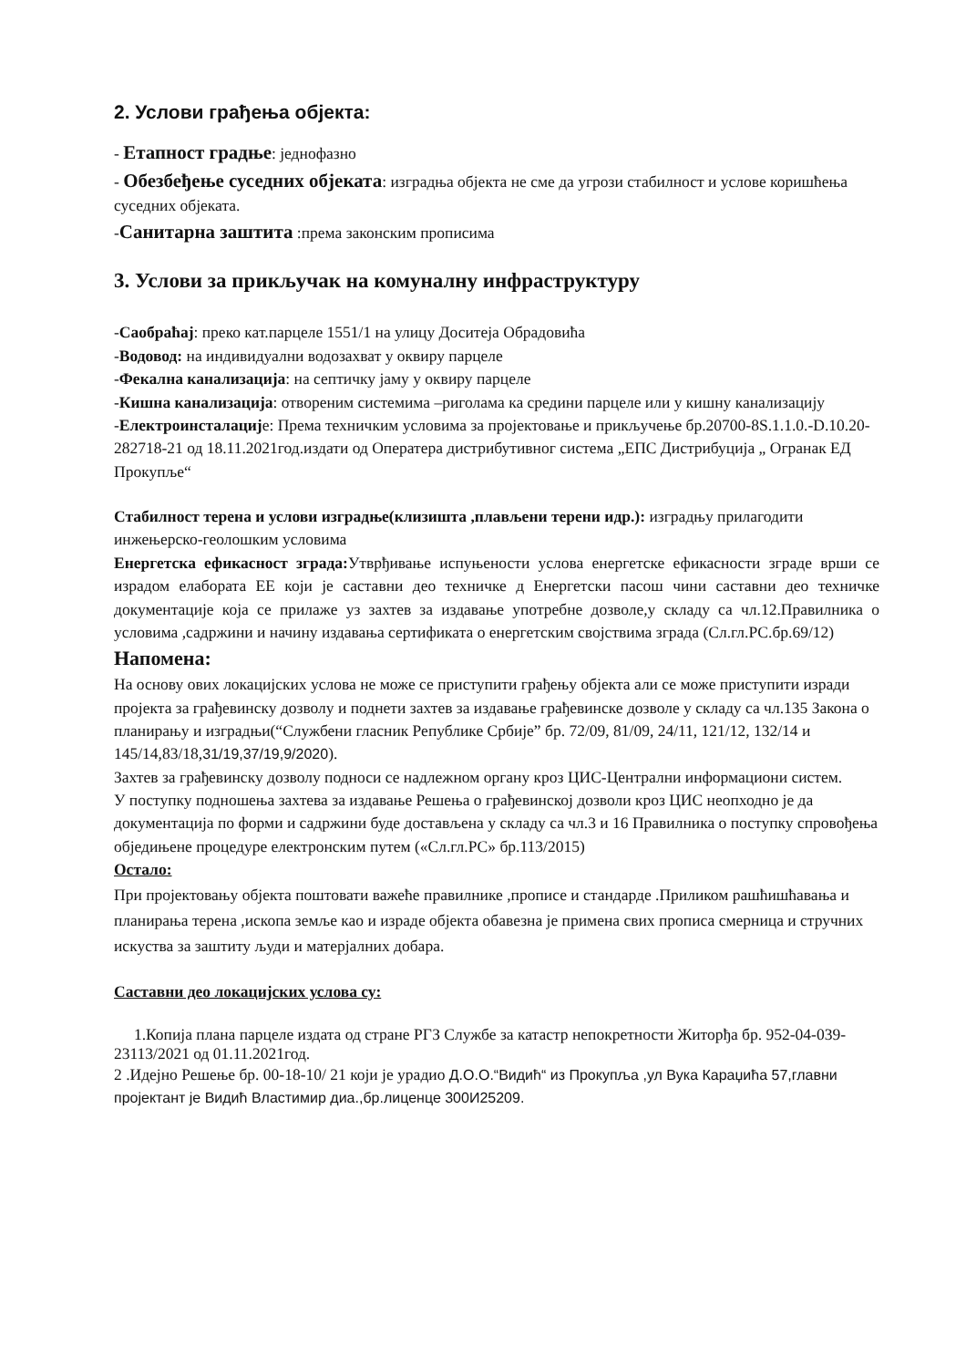2. Услови грађења објекта:
- Етапност градње: једнофазно
- Обезбеђење суседних објеката: изградња објекта не сме да угрози стабилност и услове коришћења суседних објеката.
-Санитарна заштита :према законским прописима
3. Услови за прикључак на комуналну инфраструктуру
-Саобраћај: преко кат.парцеле 1551/1 на улицу Доситеја Обрадовића
-Водовод: на индивидуални водозахват у оквиру парцеле
-Фекална канализација: на септичку јаму у оквиру парцеле
-Кишна канализација: отвореним системима –риголама ка средини парцеле или у кишну канализацију
-Електроинсталације: Према техничким условима за пројектовање и прикључење бр.20700-8S.1.1.0.-D.10.20-282718-21 од 18.11.2021год.издати од Оператера дистрибутивног система „ЕПС Дистрибуција „ Огранак ЕД Прокупље“
Стабилност терена и услови изградње(клизишта ,плављени терени идр.): изградњу прилагодити инжењерско-геолошким условима
Енергетска ефикасност зграда: Утврђивање испуњености услова енергетске ефикасности зграде врши се израдом елабората ЕЕ који је саставни део техничке д Енергетски пасош чини саставни део техничке документације која се прилаже уз захтев за издавање употребне дозволе,у складу са чл.12.Правилника о условима ,садржини и начину издавања сертификата о енергетским својствима зграда (Сл.гл.РС.бр.69/12)
Напомена:
На основу ових локацијских услова не може се приступити грађењу објекта али се може приступити изради пројекта за грађевинску дозволу и поднети захтев за издавање грађевинске дозволе у складу са чл.135 Закона о планирању и изградњи(“Службени гласник Републике Србије” бр. 72/09, 81/09, 24/11, 121/12, 132/14 и 145/14,83/18,31/19,37/19,9/2020).
Захтев за грађевинску дозволу подноси се надлежном органу кроз ЦИС-Централни информациони систем.
У поступку подношења захтева за издавање Решења о грађевинској дозволи кроз ЦИС неопходно је да документација по форми и садржини буде достављена у складу са чл.3 и 16 Правилника о поступку спровођења обједињене процедуре електронским путем («Сл.гл.РС» бр.113/2015)
Остало:
При пројектовању објекта поштовати важеће правилнике ,прописе и стандарде .Приликом рашћишћавања и планирања терена ,ископа земље као и израде објекта обавезна је примена свих прописа смерница и стручних искуства за заштиту људи и матерјалних добара.
Саставни део локацијских услова су:
1.Копија плана парцеле издата од стране РГЗ Службе за катастр непокретности Житорђа бр. 952-04-039-23113/2021 од 01.11.2021год.
2 .Идејно Решење бр. 00-18-10/ 21 који је урадио Д.О.О.“Видић“ из Прокупља ,ул Вука Караџића 57,главни пројектант је Видић Властимир диа.,бр.лиценце 300И25209.